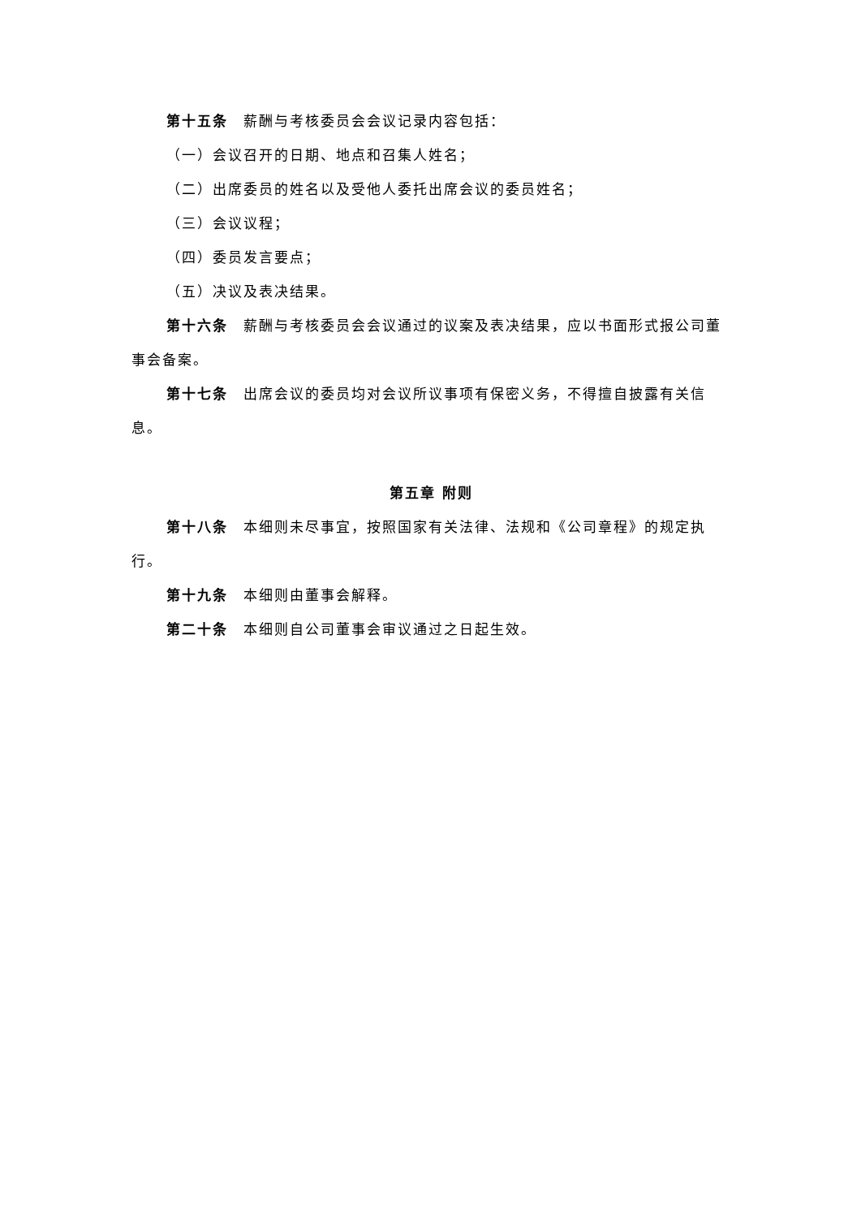第十五条　薪酬与考核委员会会议记录内容包括：
（一）会议召开的日期、地点和召集人姓名；
（二）出席委员的姓名以及受他人委托出席会议的委员姓名；
（三）会议议程；
（四）委员发言要点；
（五）决议及表决结果。
第十六条　薪酬与考核委员会会议通过的议案及表决结果，应以书面形式报公司董事会备案。
第十七条　出席会议的委员均对会议所议事项有保密义务，不得擅自披露有关信息。
第五章 附则
第十八条　本细则未尽事宜，按照国家有关法律、法规和《公司章程》的规定执行。
第十九条　本细则由董事会解释。
第二十条　本细则自公司董事会审议通过之日起生效。